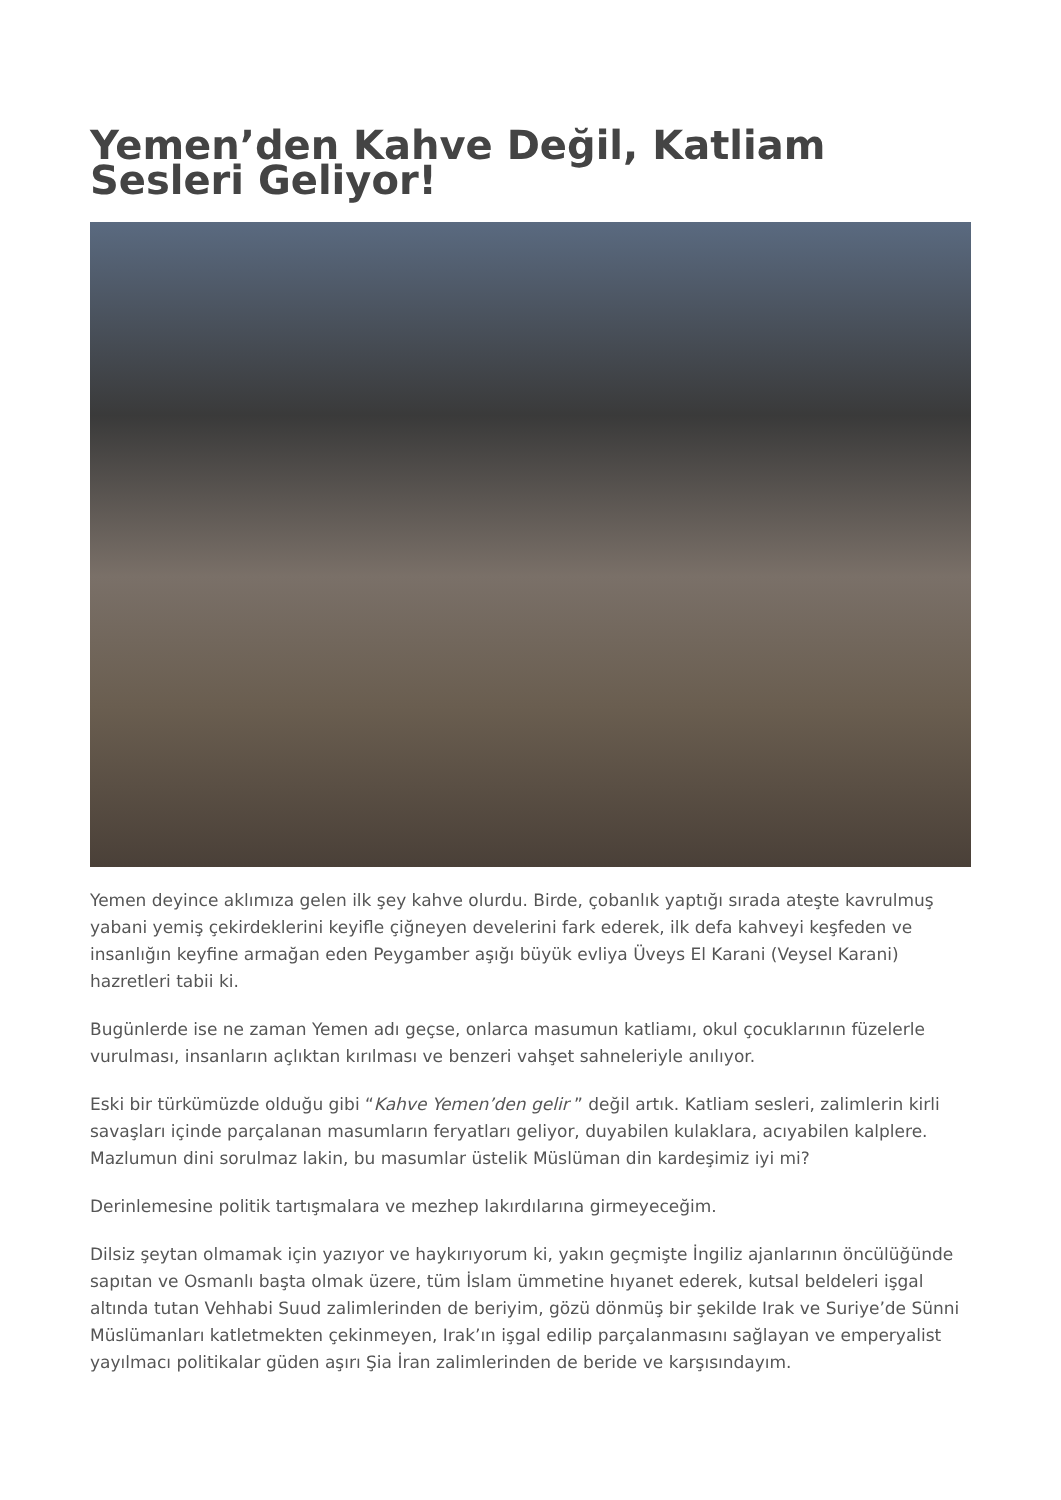Yemen’den Kahve Değil, Katliam Sesleri Geliyor!
Yemen deyince aklımıza gelen ilk şey kahve olurdu. Birde, çobanlık yaptığı sırada ateşte kavrulmuş yabani yemiş çekirdeklerini keyifle çiğneyen develerini fark ederek, ilk defa kahveyi keşfeden ve insanlığın keyfine armağan eden Peygamber aşığı büyük evliya Üveys El Karani (Veysel Karani) hazretleri tabii ki.
Bugünlerde ise ne zaman Yemen adı geçse, onlarca masumun katliamı, okul çocuklarının füzelerle vurulması, insanların açlıktan kırılması ve benzeri vahşet sahneleriyle anılıyor.
Eski bir türkümüzde olduğu gibi “Kahve Yemen’den gelir ” değil artık. Katliam sesleri, zalimlerin kirli savaşları içinde parçalanan masumların feryatları geliyor, duyabilen kulaklara, acıyabilen kalplere. Mazlumun dini sorulmaz lakin, bu masumlar üstelik Müslüman din kardeşimiz iyi mi?
Derinlemesine politik tartışmalara ve mezhep lakırdılarına girmeyeceğim.
Dilsiz şeytan olmamak için yazıyor ve haykırıyorum ki, yakın geçmişte İngiliz ajanlarının öncülüğünde sapıtan ve Osmanlı başta olmak üzere, tüm İslam ümmetine hıyanet ederek, kutsal beldeleri işgal altında tutan Vehhabi Suud zalimlerinden de beriyim, gözü dönmüş bir şekilde Irak ve Suriye’de Sünni Müslümanları katletmekten çekinmeyen, Irak’ın işgal edilip parçalanmasını sağlayan ve emperyalist yayılmacı politikalar güden aşırı Şia İran zalimlerinden de beride ve karşısındayım.